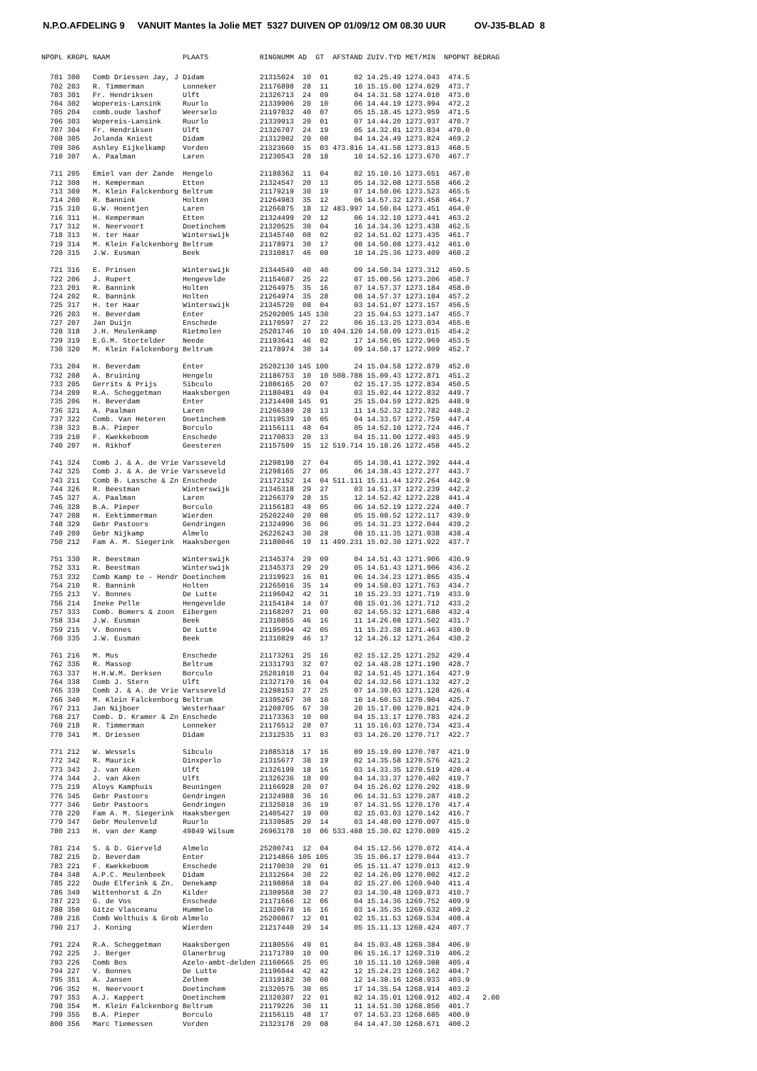N.P.O.AFDELING 9 VANUIT Mantes la Jolie MET 5327 DUIVEN OP 01/09/12 OM 08.30 UUR OV-J35-BLAD 8
| NPOPL | KRGPL | NAAM | PLAATS | RINGNUMM | AD | GT | AFSTAND | ZUIV.TYD | MET/MIN | NPOPNT | BEDRAG |
| --- | --- | --- | --- | --- | --- | --- | --- | --- | --- | --- | --- |
| 701 | 300 | Comb Driessen Jay, J | Didam | 21315024 | 10 | 01 | 02 | 14.25.49 | 1274.043 | 474.5 | |
| 702 | 203 | R. Timmerman | Lonneker | 21176898 | 28 | 11 | 10 | 15.15.00 | 1274.029 | 473.7 | |
| 703 | 301 | Fr. Hendriksen | Ulft | 21326713 | 24 | 09 | 04 | 14.31.58 | 1274.010 | 473.0 | |
| 704 | 302 | Wopereis-Lansink | Ruurlo | 21339906 | 20 | 10 | 06 | 14.44.19 | 1273.994 | 472.2 | |
| 705 | 204 | comb.oude lashof | Weerselo | 21197032 | 40 | 07 | 05 | 15.18.45 | 1273.959 | 471.5 | |
| 706 | 303 | Wopereis-Lansink | Ruurlo | 21339913 | 20 | 01 | 07 | 14.44.20 | 1273.937 | 470.7 | |
| 707 | 304 | Fr. Hendriksen | Ulft | 21326707 | 24 | 19 | 05 | 14.32.01 | 1273.834 | 470.0 | |
| 708 | 305 | Jolanda Kniest | Didam | 21312002 | 20 | 08 | 04 | 14.24.49 | 1273.824 | 469.2 | |
| 709 | 306 | Ashley Eijkelkamp | Vorden | 21323660 | 15 | 03 | 473.816 | 14.41.58 | 1273.813 | 468.5 | |
| 710 | 307 | A. Paalman | Laren | 21230543 | 28 | 18 | 10 | 14.52.16 | 1273.670 | 467.7 | |
| 711 | 205 | Emiel van der Zande | Hengelo | 21188362 | 11 | 04 | 02 | 15.10.16 | 1273.651 | 467.0 | |
| 712 | 308 | H. Kemperman | Etten | 21324547 | 20 | 13 | 05 | 14.32.08 | 1273.558 | 466.2 | |
| 713 | 309 | M. Klein Falckenborg | Beltrum | 21179219 | 30 | 19 | 07 | 14.50.06 | 1273.523 | 465.5 | |
| 714 | 200 | R. Bannink | Holten | 21264983 | 35 | 12 | 06 | 14.57.32 | 1273.458 | 464.7 | |
| 715 | 310 | G.W. Hoentjen | Laren | 21266875 | 18 | 12 | 483.997 | 14.50.04 | 1273.451 | 464.0 | |
| 716 | 311 | H. Kemperman | Etten | 21324499 | 20 | 12 | 06 | 14.32.10 | 1273.441 | 463.2 | |
| 717 | 312 | H. Neervoort | Doetinchem | 21320525 | 30 | 04 | 16 | 14.34.36 | 1273.438 | 462.5 | |
| 718 | 313 | H. ter Haar | Winterswijk | 21345740 | 08 | 02 | 02 | 14.51.02 | 1273.435 | 461.7 | |
| 719 | 314 | M. Klein Falckenborg | Beltrum | 21178971 | 30 | 17 | 08 | 14.50.08 | 1273.412 | 461.0 | |
| 720 | 315 | J.W. Eusman | Beek | 21310817 | 46 | 08 | 10 | 14.25.36 | 1273.409 | 460.2 | |
| 721 | 316 | E. Prinsen | Winterswijk | 21344549 | 40 | 40 | 09 | 14.50.34 | 1273.312 | 459.5 | |
| 722 | 206 | J. Rupert | Hengevelde | 21154687 | 25 | 22 | 07 | 15.00.56 | 1273.206 | 458.7 | |
| 723 | 201 | R. Bannink | Holten | 21264975 | 35 | 16 | 07 | 14.57.37 | 1273.184 | 458.0 | |
| 724 | 202 | R. Bannink | Holten | 21264974 | 35 | 28 | 08 | 14.57.37 | 1273.184 | 457.2 | |
| 725 | 317 | H. ter Haar | Winterswijk | 21345720 | 08 | 04 | 03 | 14.51.07 | 1273.157 | 456.5 | |
| 726 | 203 | H. Beverdam | Enter | 25202005 | 145 | 130 | 23 | 15.04.53 | 1273.147 | 455.7 | |
| 727 | 207 | Jan Duijn | Enschede | 21170597 | 27 | 22 | 06 | 15.13.25 | 1273.034 | 455.0 | |
| 728 | 318 | J.H. Meulenkamp | Rietmolen | 25201746 | 10 | 10 | 494.120 | 14.58.09 | 1273.015 | 454.2 | |
| 729 | 319 | E.G.M. Stortelder | Neede | 21193641 | 46 | 02 | 17 | 14.56.05 | 1272.969 | 453.5 | |
| 730 | 320 | M. Klein Falckenborg | Beltrum | 21178974 | 30 | 14 | 09 | 14.50.17 | 1272.909 | 452.7 | |
| 731 | 204 | H. Beverdam | Enter | 25202130 | 145 | 100 | 24 | 15.04.58 | 1272.879 | 452.0 | |
| 732 | 208 | A. Bruining | Hengelo | 21186753 | 10 | 10 | 508.788 | 15.09.43 | 1272.871 | 451.2 | |
| 733 | 205 | Gerrits & Prijs | Sibculo | 21086165 | 20 | 07 | 02 | 15.17.35 | 1272.834 | 450.5 | |
| 734 | 209 | R.A. Scheggetman | Haaksbergen | 21180481 | 49 | 04 | 03 | 15.02.44 | 1272.832 | 449.7 | |
| 735 | 206 | H. Beverdam | Enter | 21214498 | 145 | 91 | 25 | 15.04.59 | 1272.825 | 448.9 | |
| 736 | 321 | A. Paalman | Laren | 21266389 | 28 | 13 | 11 | 14.52.32 | 1272.782 | 448.2 | |
| 737 | 322 | Comb. Van Heteren | Doetinchem | 21319539 | 10 | 05 | 04 | 14.33.57 | 1272.759 | 447.4 | |
| 738 | 323 | B.A. Pieper | Borculo | 21156111 | 48 | 04 | 05 | 14.52.10 | 1272.724 | 446.7 | |
| 739 | 210 | F. Kwekkeboom | Enschede | 21170033 | 20 | 13 | 04 | 15.11.00 | 1272.493 | 445.9 | |
| 740 | 207 | H. Rikhof | Geesteren | 21157599 | 15 | 12 | 519.714 | 15.18.26 | 1272.458 | 445.2 | |
| 741 | 324 | Comb J. & A. de Vrie | Varsseveld | 21298198 | 27 | 04 | 05 | 14.38.41 | 1272.392 | 444.4 | |
| 742 | 325 | Comb J. & A. de Vrie | Varsseveld | 21298165 | 27 | 06 | 06 | 14.38.43 | 1272.277 | 443.7 | |
| 743 | 211 | Comb B. Lassche & Zn | Enschede | 21172152 | 14 | 04 | 511.111 | 15.11.44 | 1272.264 | 442.9 | |
| 744 | 326 | R. Beestman | Winterswijk | 21345318 | 29 | 27 | 03 | 14.51.37 | 1272.239 | 442.2 | |
| 745 | 327 | A. Paalman | Laren | 21266379 | 28 | 15 | 12 | 14.52.42 | 1272.228 | 441.4 | |
| 746 | 328 | B.A. Pieper | Borculo | 21156183 | 48 | 05 | 06 | 14.52.19 | 1272.224 | 440.7 | |
| 747 | 208 | H. Eektimmerman | Wierden | 25202240 | 20 | 08 | 05 | 15.08.52 | 1272.117 | 439.9 | |
| 748 | 329 | Gebr Pastoors | Gendringen | 21324996 | 36 | 06 | 05 | 14.31.23 | 1272.044 | 439.2 | |
| 749 | 209 | Gebr Nijkamp | Almelo | 26226243 | 30 | 28 | 08 | 15.11.35 | 1271.938 | 438.4 | |
| 750 | 212 | Fam A. M. Siegerink | Haaksbergen | 21180046 | 19 | 11 | 499.231 | 15.02.30 | 1271.922 | 437.7 | |
| 751 | 330 | R. Beestman | Winterswijk | 21345374 | 29 | 09 | 04 | 14.51.43 | 1271.906 | 436.9 | |
| 752 | 331 | R. Beestman | Winterswijk | 21345373 | 29 | 29 | 05 | 14.51.43 | 1271.906 | 436.2 | |
| 753 | 332 | Comb Kamp te - Hendr | Doetinchem | 21319923 | 16 | 01 | 06 | 14.34.23 | 1271.865 | 435.4 | |
| 754 | 210 | R. Bannink | Holten | 21265016 | 35 | 14 | 09 | 14.58.03 | 1271.763 | 434.7 | |
| 755 | 213 | V. Bonnes | De Lutte | 21196042 | 42 | 31 | 10 | 15.23.33 | 1271.719 | 433.9 | |
| 756 | 214 | Ineke Pelle | Hengevelde | 21154184 | 14 | 07 | 08 | 15.01.36 | 1271.712 | 433.2 | |
| 757 | 333 | Comb. Bomers & zoon | Eibergen | 21168207 | 21 | 09 | 02 | 14.55.32 | 1271.680 | 432.4 | |
| 758 | 334 | J.W. Eusman | Beek | 21310855 | 46 | 16 | 11 | 14.26.08 | 1271.502 | 431.7 | |
| 759 | 215 | V. Bonnes | De Lutte | 21195994 | 42 | 05 | 11 | 15.23.38 | 1271.463 | 430.9 | |
| 760 | 335 | J.W. Eusman | Beek | 21310829 | 46 | 17 | 12 | 14.26.12 | 1271.264 | 430.2 | |
| 761 | 216 | M. Mus | Enschede | 21173261 | 25 | 16 | 02 | 15.12.25 | 1271.252 | 429.4 | |
| 762 | 336 | R. Massop | Beltrum | 21331793 | 32 | 07 | 02 | 14.48.28 | 1271.190 | 428.7 | |
| 763 | 337 | H.H.W.M. Derksen | Borculo | 25201010 | 21 | 04 | 02 | 14.51.45 | 1271.164 | 427.9 | |
| 764 | 338 | Comb J. Stern | Ulft | 21327170 | 16 | 04 | 02 | 14.32.56 | 1271.132 | 427.2 | |
| 765 | 339 | Comb J. & A. de Vrie | Varsseveld | 21298153 | 27 | 25 | 07 | 14.39.03 | 1271.128 | 426.4 | |
| 766 | 340 | M. Klein Falckenborg | Beltrum | 21395267 | 30 | 10 | 10 | 14.50.53 | 1270.904 | 425.7 | |
| 767 | 211 | Jan Nijboer | Westerhaar | 21208705 | 67 | 39 | 20 | 15.17.00 | 1270.821 | 424.9 | |
| 768 | 217 | Comb. D. Kramer & Zn | Enschede | 21173363 | 10 | 08 | 04 | 15.13.17 | 1270.783 | 424.2 | |
| 769 | 218 | R. Timmerman | Lonneker | 21176512 | 28 | 07 | 11 | 15.16.03 | 1270.734 | 423.4 | |
| 770 | 341 | M. Driessen | Didam | 21312535 | 11 | 03 | 03 | 14.26.20 | 1270.717 | 422.7 | |
| 771 | 212 | W. Wessels | Sibculo | 21085318 | 17 | 16 | 09 | 15.19.09 | 1270.707 | 421.9 | |
| 772 | 342 | R. Maurick | Dinxperlo | 21315677 | 38 | 19 | 02 | 14.35.58 | 1270.576 | 421.2 | |
| 773 | 343 | J. van Aken | Ulft | 21326199 | 18 | 16 | 03 | 14.33.35 | 1270.519 | 420.4 | |
| 774 | 344 | J. van Aken | Ulft | 21326236 | 18 | 09 | 04 | 14.33.37 | 1270.402 | 419.7 | |
| 775 | 219 | Aloys Kamphuis | Beuningen | 21166928 | 20 | 07 | 04 | 15.26.02 | 1270.292 | 418.9 | |
| 776 | 345 | Gebr Pastoors | Gendringen | 21324988 | 36 | 16 | 06 | 14.31.53 | 1270.287 | 418.2 | |
| 777 | 346 | Gebr Pastoors | Gendringen | 21325018 | 36 | 19 | 07 | 14.31.55 | 1270.170 | 417.4 | |
| 778 | 220 | Fam A. M. Siegerink | Haaksbergen | 21405427 | 19 | 09 | 02 | 15.03.03 | 1270.142 | 416.7 | |
| 779 | 347 | Gebr Meulenveld | Ruurlo | 21339585 | 20 | 14 | 03 | 14.48.09 | 1270.097 | 415.9 | |
| 780 | 213 | H. van der Kamp | 49849 Wilsum | 26963178 | 10 | 06 | 533.488 | 15.30.02 | 1270.089 | 415.2 | |
| 781 | 214 | S. & D. Gierveld | Almelo | 25200741 | 12 | 04 | 04 | 15.12.56 | 1270.072 | 414.4 | |
| 782 | 215 | D. Beverdam | Enter | 21214866 | 105 | 105 | 35 | 15.06.17 | 1270.044 | 413.7 | |
| 783 | 221 | F. Kwekkeboom | Enschede | 21170030 | 20 | 01 | 05 | 15.11.47 | 1270.013 | 412.9 | |
| 784 | 348 | A.P.C. Meulenbeek | Didam | 21312664 | 30 | 22 | 02 | 14.26.09 | 1270.002 | 412.2 | |
| 785 | 222 | Oude Elferink & Zn. | Denekamp | 21198868 | 18 | 04 | 02 | 15.27.06 | 1269.940 | 411.4 | |
| 786 | 349 | Wittenhorst & Zn | Kilder | 21309568 | 30 | 27 | 03 | 14.30.48 | 1269.873 | 410.7 | |
| 787 | 223 | G. de Vos | Enschede | 21171666 | 12 | 06 | 04 | 15.14.36 | 1269.752 | 409.9 | |
| 788 | 350 | Gitze Vlasceanu | Hummelo | 21320678 | 16 | 16 | 03 | 14.35.35 | 1269.632 | 409.2 | |
| 789 | 216 | Comb Wolthuis & Grob | Almelo | 25200867 | 12 | 01 | 02 | 15.11.53 | 1269.534 | 408.4 | |
| 790 | 217 | J. Koning | Wierden | 21217440 | 20 | 14 | 05 | 15.11.13 | 1269.424 | 407.7 | |
| 791 | 224 | R.A. Scheggetman | Haaksbergen | 21180556 | 49 | 01 | 04 | 15.03.48 | 1269.384 | 406.9 | |
| 792 | 225 | J. Berger | Glanerbrug | 21171789 | 10 | 09 | 06 | 15.16.17 | 1269.319 | 406.2 | |
| 793 | 226 | Comb Bos | Azelo-ambt-delden | 21160665 | 25 | 05 | 10 | 15.11.10 | 1269.308 | 405.4 | |
| 794 | 227 | V. Bonnes | De Lutte | 21196044 | 42 | 42 | 12 | 15.24.23 | 1269.162 | 404.7 | |
| 795 | 351 | A. Jansen | Zelhem | 21319182 | 30 | 08 | 12 | 14.38.16 | 1268.933 | 403.9 | |
| 796 | 352 | H. Neervoort | Doetinchem | 21320575 | 30 | 05 | 17 | 14.35.54 | 1268.914 | 403.2 | |
| 797 | 353 | A.J. Kappert | Doetinchem | 21320307 | 22 | 01 | 02 | 14.35.01 | 1268.912 | 402.4 | 2.00 |
| 798 | 354 | M. Klein Falckenborg | Beltrum | 21179226 | 30 | 11 | 11 | 14.51.30 | 1268.850 | 401.7 | |
| 799 | 355 | B.A. Pieper | Borculo | 21156115 | 48 | 17 | 07 | 14.53.23 | 1268.685 | 400.9 | |
| 800 | 356 | Marc Tiemessen | Vorden | 21323178 | 20 | 08 | 04 | 14.47.30 | 1268.671 | 400.2 | |